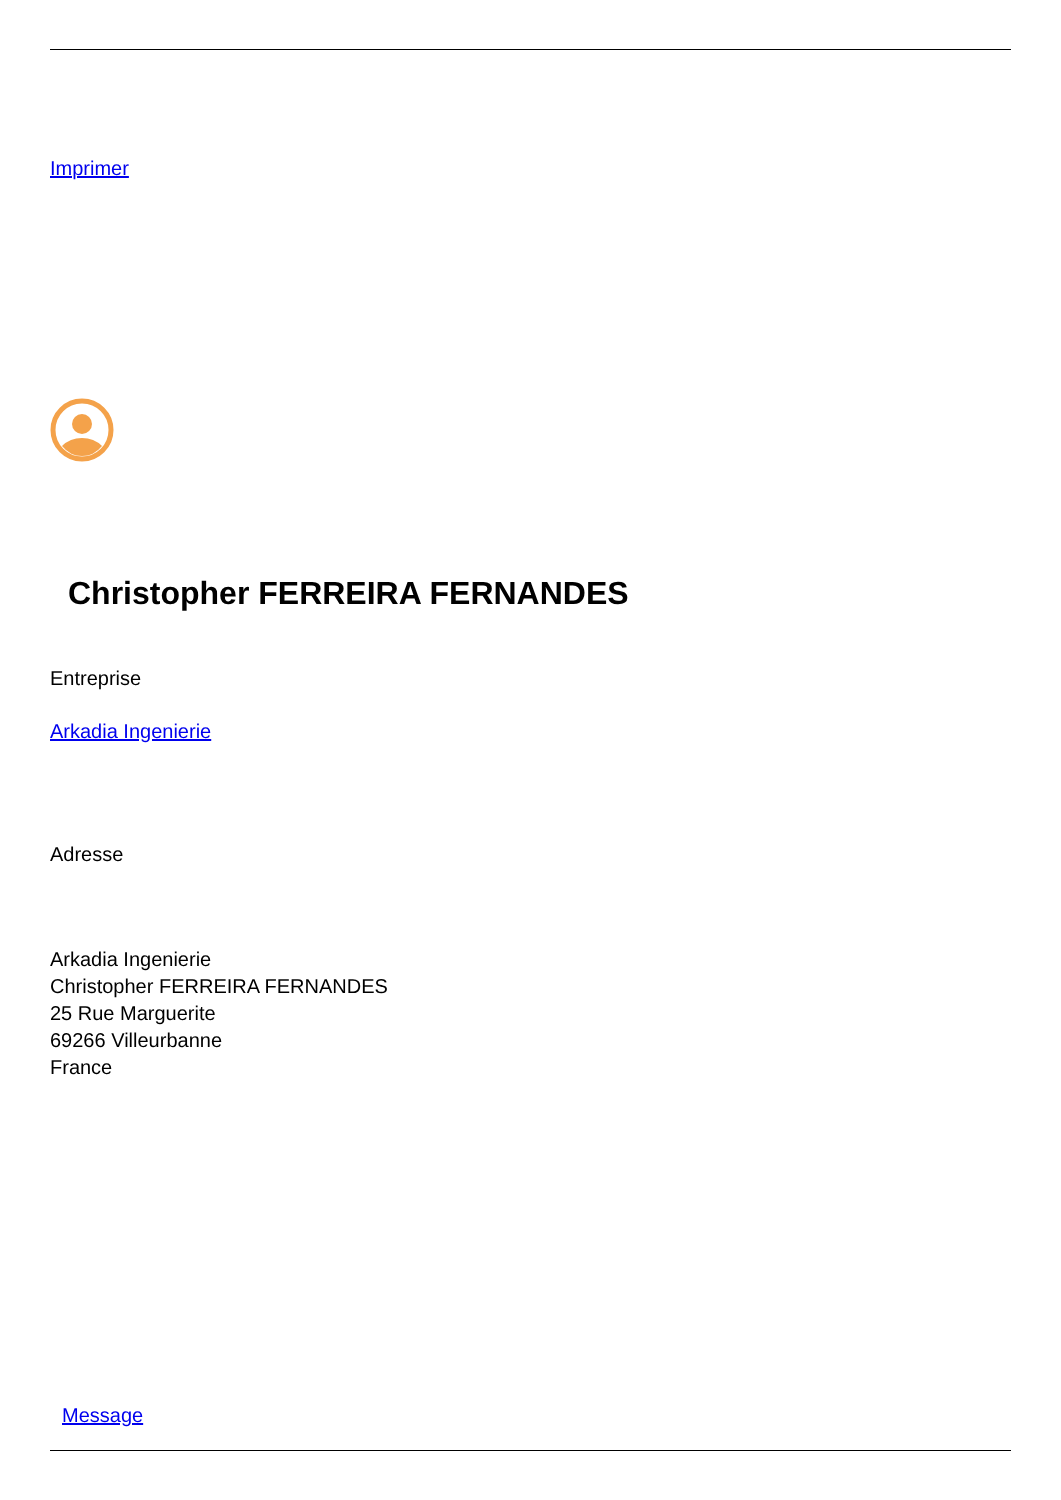Imprimer
Christopher FERREIRA FERNANDES
Entreprise
Arkadia Ingenierie
Adresse
Arkadia Ingenierie
Christopher FERREIRA FERNANDES
25 Rue Marguerite
69266 Villeurbanne
France
Message